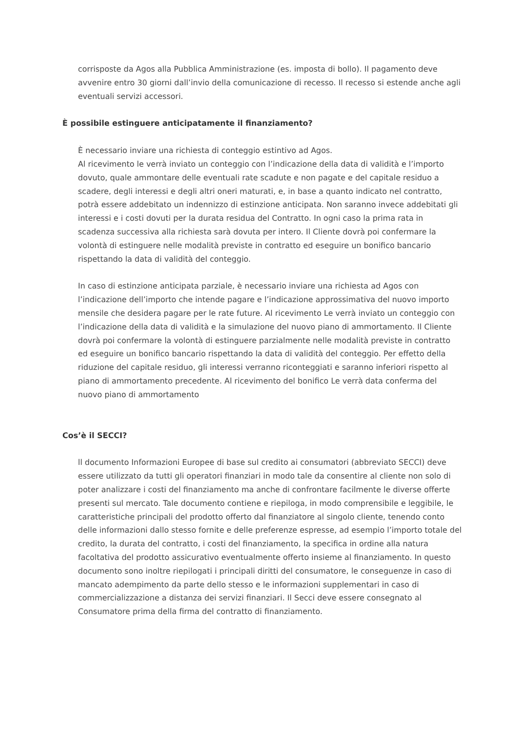corrisposte da Agos alla Pubblica Amministrazione (es. imposta di bollo). Il pagamento deve avvenire entro 30 giorni dall’invio della comunicazione di recesso. Il recesso si estende anche agli eventuali servizi accessori.
È possibile estinguere anticipatamente il finanziamento?
È necessario inviare una richiesta di conteggio estintivo ad Agos.
Al ricevimento le verrà inviato un conteggio con l’indicazione della data di validità e l’importo dovuto, quale ammontare delle eventuali rate scadute e non pagate e del capitale residuo a scadere, degli interessi e degli altri oneri maturati, e, in base a quanto indicato nel contratto, potrà essere addebitato un indennizzo di estinzione anticipata. Non saranno invece addebitati gli interessi e i costi dovuti per la durata residua del Contratto. In ogni caso la prima rata in scadenza successiva alla richiesta sarà dovuta per intero. Il Cliente dovrà poi confermare la volontà di estinguere nelle modalità previste in contratto ed eseguire un bonifico bancario rispettando la data di validità del conteggio.
In caso di estinzione anticipata parziale, è necessario inviare una richiesta ad Agos con l’indicazione dell’importo che intende pagare e l’indicazione approssimativa del nuovo importo mensile che desidera pagare per le rate future. Al ricevimento Le verrà inviato un conteggio con l’indicazione della data di validità e la simulazione del nuovo piano di ammortamento. Il Cliente dovrà poi confermare la volontà di estinguere parzialmente nelle modalità previste in contratto ed eseguire un bonifico bancario rispettando la data di validità del conteggio. Per effetto della riduzione del capitale residuo, gli interessi verranno riconteggiati e saranno inferiori rispetto al piano di ammortamento precedente. Al ricevimento del bonifico Le verrà data conferma del nuovo piano di ammortamento
Cos’è il SECCI?
ll documento Informazioni Europee di base sul credito ai consumatori (abbreviato SECCI) deve essere utilizzato da tutti gli operatori finanziari in modo tale da consentire al cliente non solo di poter analizzare i costi del finanziamento ma anche di confrontare facilmente le diverse offerte presenti sul mercato. Tale documento contiene e riepiloga, in modo comprensibile e leggibile, le caratteristiche principali del prodotto offerto dal finanziatore al singolo cliente, tenendo conto delle informazioni dallo stesso fornite e delle preferenze espresse, ad esempio l’importo totale del credito, la durata del contratto, i costi del finanziamento, la specifica in ordine alla natura facoltativa del prodotto assicurativo eventualmente offerto insieme al finanziamento. In questo documento sono inoltre riepilogati i principali diritti del consumatore, le conseguenze in caso di mancato adempimento da parte dello stesso e le informazioni supplementari in caso di commercializzazione a distanza dei servizi finanziari. Il Secci deve essere consegnato al Consumatore prima della firma del contratto di finanziamento.